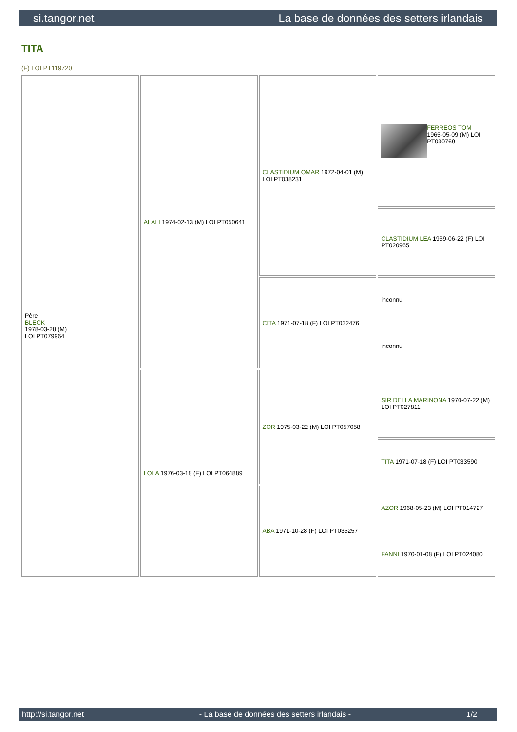si.tangor.net La base de données des setters irlandais
TITA
(F) LOI PT119720
| Père BLECK 1978-03-28 (M) LOI PT079964 | ALALI 1974-02-13 (M) LOI PT050641 | CLASTIDIUM OMAR 1972-04-01 (M) LOI PT038231 | FERREOS TOM 1965-05-09 (M) LOI PT030769 |
| | | | CLASTIDIUM LEA 1969-06-22 (F) LOI PT020965 |
| | | CITA 1971-07-18 (F) LOI PT032476 | inconnu |
| | | | inconnu |
| | LOLA 1976-03-18 (F) LOI PT064889 | ZOR 1975-03-22 (M) LOI PT057058 | SIR DELLA MARINONA 1970-07-22 (M) LOI PT027811 |
| | | | TITA 1971-07-18 (F) LOI PT033590 |
| | | ABA 1971-10-28 (F) LOI PT035257 | AZOR 1968-05-23 (M) LOI PT014727 |
| | | | FANNI 1970-01-08 (F) LOI PT024080 |
http://si.tangor.net - La base de données des setters irlandais - 1/2